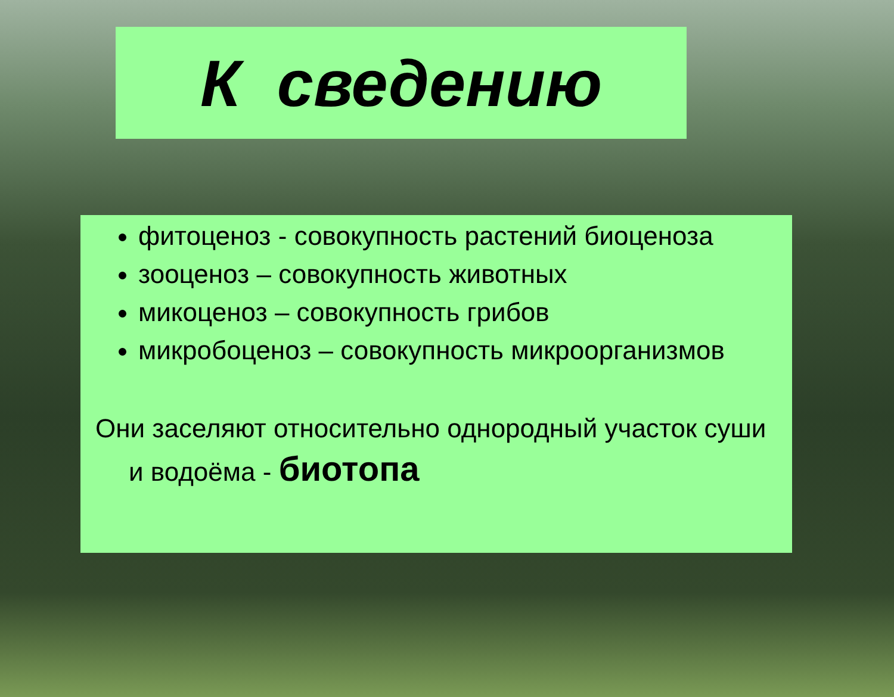К сведению
фитоценоз - совокупность растений биоценоза
зооценоз – совокупность животных
микоценоз – совокупность грибов
микробоценоз – совокупность микроорганизмов
Они заселяют относительно однородный участок суши и водоёма - биотопа